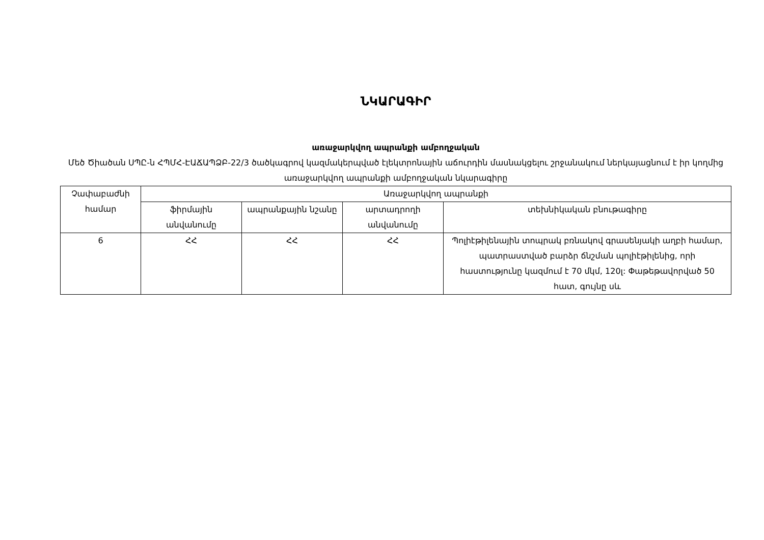ՆԿԱՐԱԳԻՐ
առաջարկվող ապրանքի ամբողջական
Մեծ Ծիածան ՍՊԸ-ն ՀՊՄՀ-ԷԱՃԱՊՁԲ-22/3 ծածկագրով կազմակերպված էլեկտրոնային աճուրդին մասնակցելու շրջանակում ներկայացնում է իր կողմից առաջարկվող ապրանքի ամբողջական նկարագիրը
| Չափաբաժնի համար | Առաջարկվող ապրանքի | | | |
| --- | --- | --- | --- | --- |
| | ֆիրմային անվանումը | ապրանքային նշանը | արտադրողի անվանումը | տեխնիկական բնութագիրը |
| 6 | ՀՀ | ՀՀ | ՀՀ | Պոլիէթիլենային տոպրակ բռնակով գրասենյակի աղբի համար, պատրաստված բարձր ճնշման պոլիէթիլենից, որի հաստությունը կազմում է 70 մկմ, 120լ: Փաթեթավորված 50 հատ, գույնը սև |